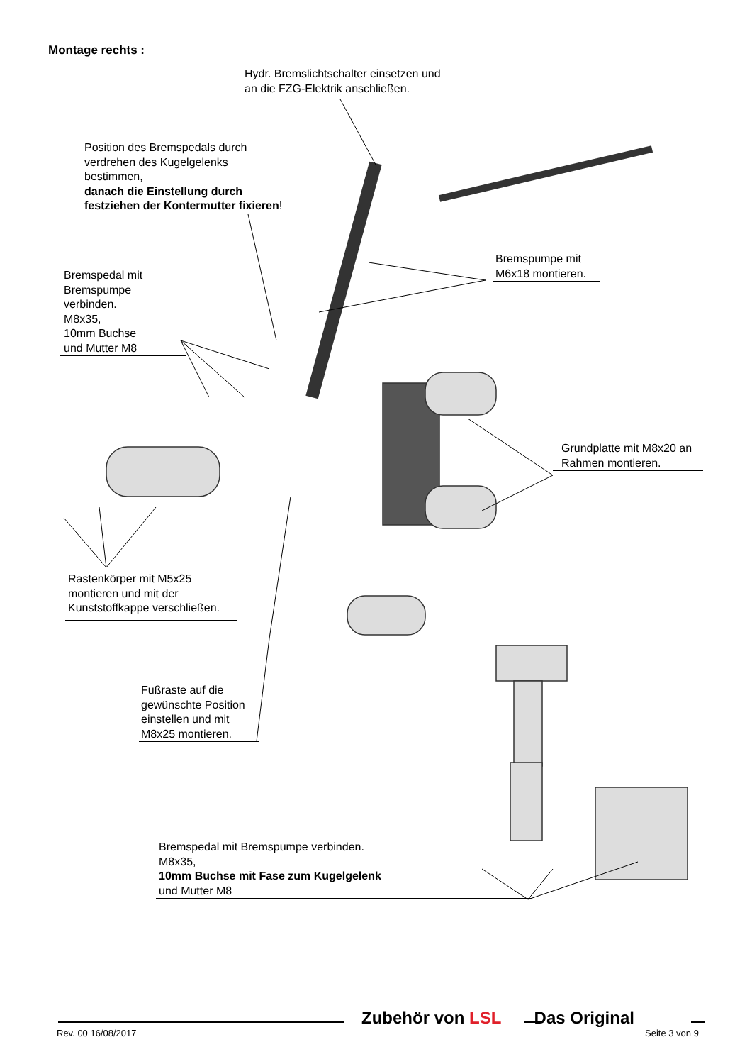Montage rechts :
Hydr. Bremslichtschalter einsetzen und
an die FZG-Elektrik anschließen.
Position des Bremspedals durch
verdrehen des Kugelgelenks
bestimmen,
danach die Einstellung durch
festziehen der Kontermutter fixieren!
Bremspumpe mit
M6x18 montieren.
Bremspedal mit
Bremspumpe verbinden.
M8x35,
10mm Buchse
und Mutter M8
Grundplatte mit M8x20 an
Rahmen montieren.
Rastenkörper mit M5x25
montieren und mit der
Kunststoffkappe verschließen.
Fußraste auf die
gewünschte Position
einstellen und mit
M8x25 montieren.
Bremspedal mit Bremspumpe verbinden.
M8x35,
10mm Buchse mit Fase zum Kugelgelenk
und Mutter M8
Zubehör von LSL Das Original
Rev. 00 16/08/2017 Seite 3 von 9